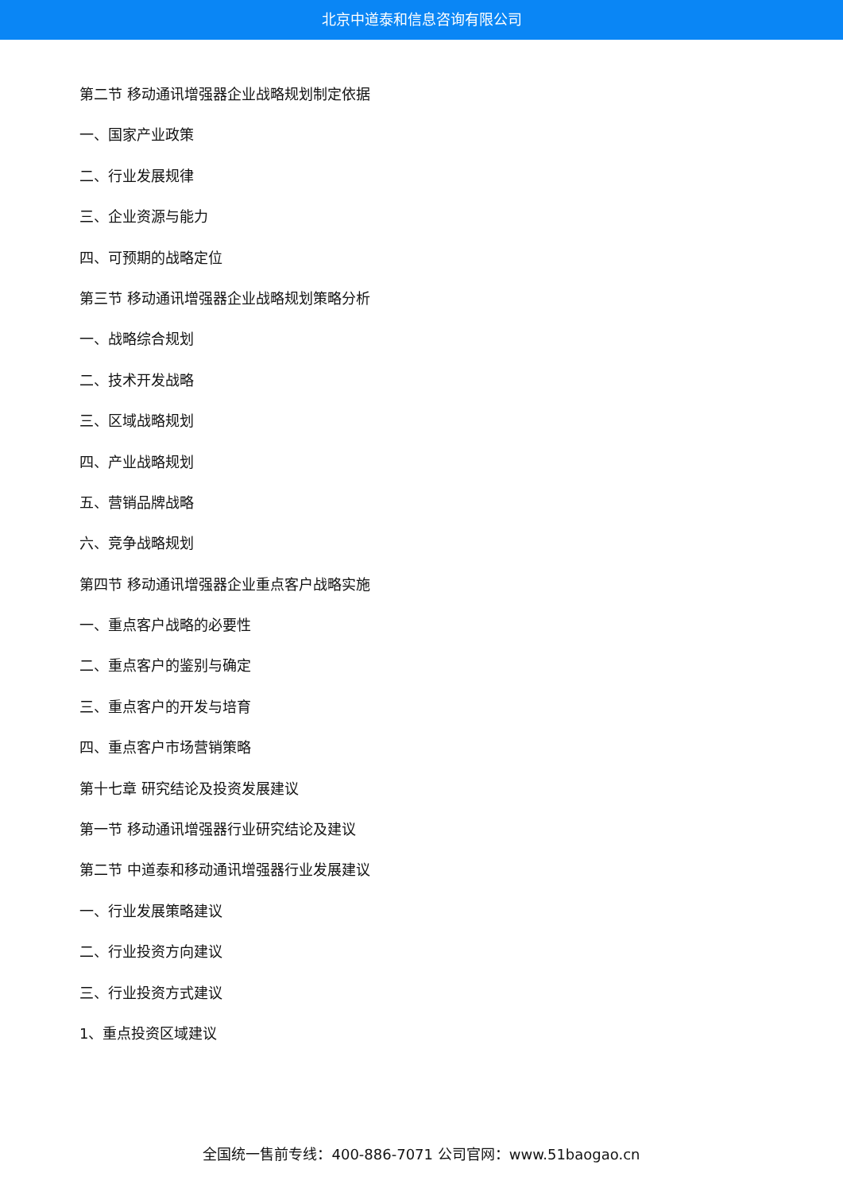北京中道泰和信息咨询有限公司
第二节 移动通讯增强器企业战略规划制定依据
一、国家产业政策
二、行业发展规律
三、企业资源与能力
四、可预期的战略定位
第三节 移动通讯增强器企业战略规划策略分析
一、战略综合规划
二、技术开发战略
三、区域战略规划
四、产业战略规划
五、营销品牌战略
六、竞争战略规划
第四节 移动通讯增强器企业重点客户战略实施
一、重点客户战略的必要性
二、重点客户的鉴别与确定
三、重点客户的开发与培育
四、重点客户市场营销策略
第十七章 研究结论及投资发展建议
第一节 移动通讯增强器行业研究结论及建议
第二节 中道泰和移动通讯增强器行业发展建议
一、行业发展策略建议
二、行业投资方向建议
三、行业投资方式建议
1、重点投资区域建议
全国统一售前专线：400-886-7071 公司官网：www.51baogao.cn